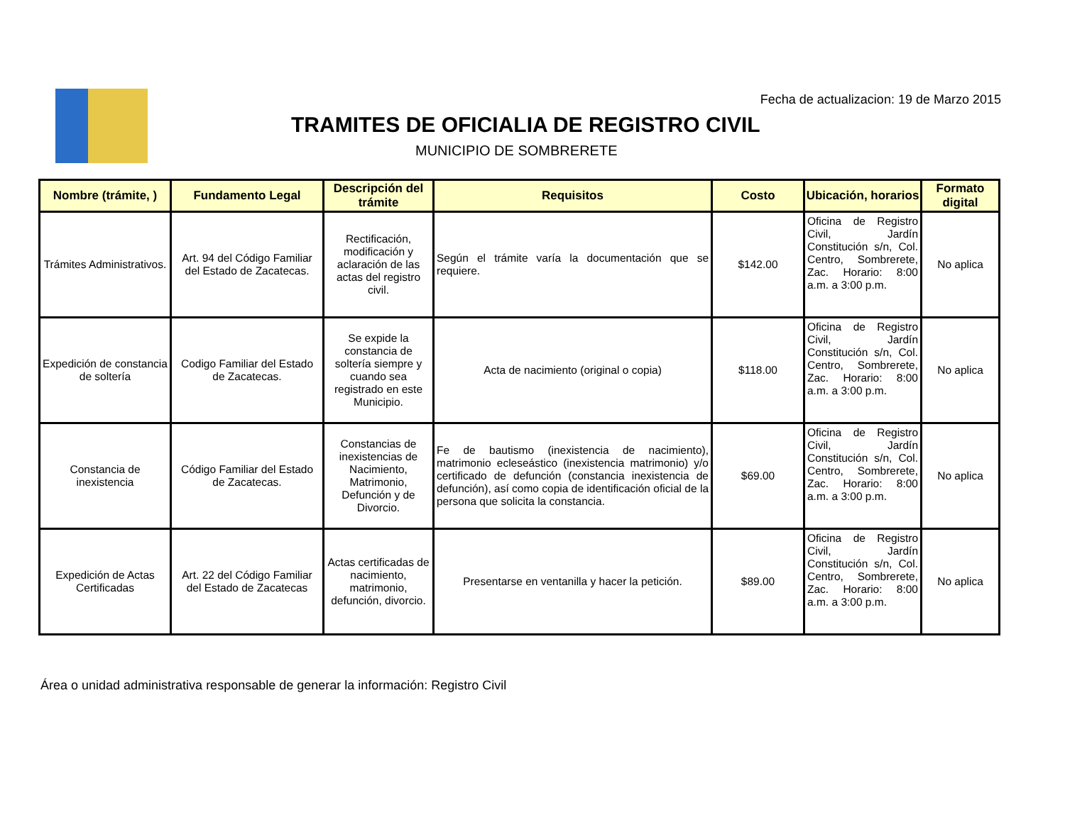Fecha de actualizacion: 19 de Marzo 2015
TRAMITES DE OFICIALIA DE REGISTRO CIVIL
MUNICIPIO DE SOMBRERETE
| Nombre (trámite, ) | Fundamento Legal | Descripción del trámite | Requisitos | Costo | Ubicación, horarios | Formato digital |
| --- | --- | --- | --- | --- | --- | --- |
| Trámites Administrativos. | Art. 94 del Código Familiar del Estado de Zacatecas. | Rectificación, modificación y aclaración de las actas del registro civil. | Según el trámite varía la documentación que se requiere. | $142.00 | Oficina de Registro Civil, Jardín Constitución s/n, Col. Centro, Sombrerete, Zac. Horario: 8:00 a.m. a 3:00 p.m. | No aplica |
| Expedición de constancia de soltería | Codigo Familiar del Estado de Zacatecas. | Se expide la constancia de soltería siempre y cuando sea registrado en este Municipio. | Acta de nacimiento (original o copia) | $118.00 | Oficina de Registro Civil, Jardín Constitución s/n, Col. Centro, Sombrerete, Zac. Horario: 8:00 a.m. a 3:00 p.m. | No aplica |
| Constancia de inexistencia | Código Familiar del Estado de Zacatecas. | Constancias de inexistencias de Nacimiento, Matrimonio, Defunción y de Divorcio. | Fe de bautismo (inexistencia de nacimiento), matrimonio ecleseástico (inexistencia matrimonio) y/o certificado de defunción (constancia inexistencia de defunción), así como copia de identificación oficial de la persona que solicita la constancia. | $69.00 | Oficina de Registro Civil, Jardín Constitución s/n, Col. Centro, Sombrerete, Zac. Horario: 8:00 a.m. a 3:00 p.m. | No aplica |
| Expedición de Actas Certificadas | Art. 22 del Código Familiar del Estado de Zacatecas | Actas certificadas de nacimiento, matrimonio, defunción, divorcio. | Presentarse en ventanilla y hacer la petición. | $89.00 | Oficina de Registro Civil, Jardín Constitución s/n, Col. Centro, Sombrerete, Zac. Horario: 8:00 a.m. a 3:00 p.m. | No aplica |
Área o unidad administrativa responsable de generar la información: Registro Civil